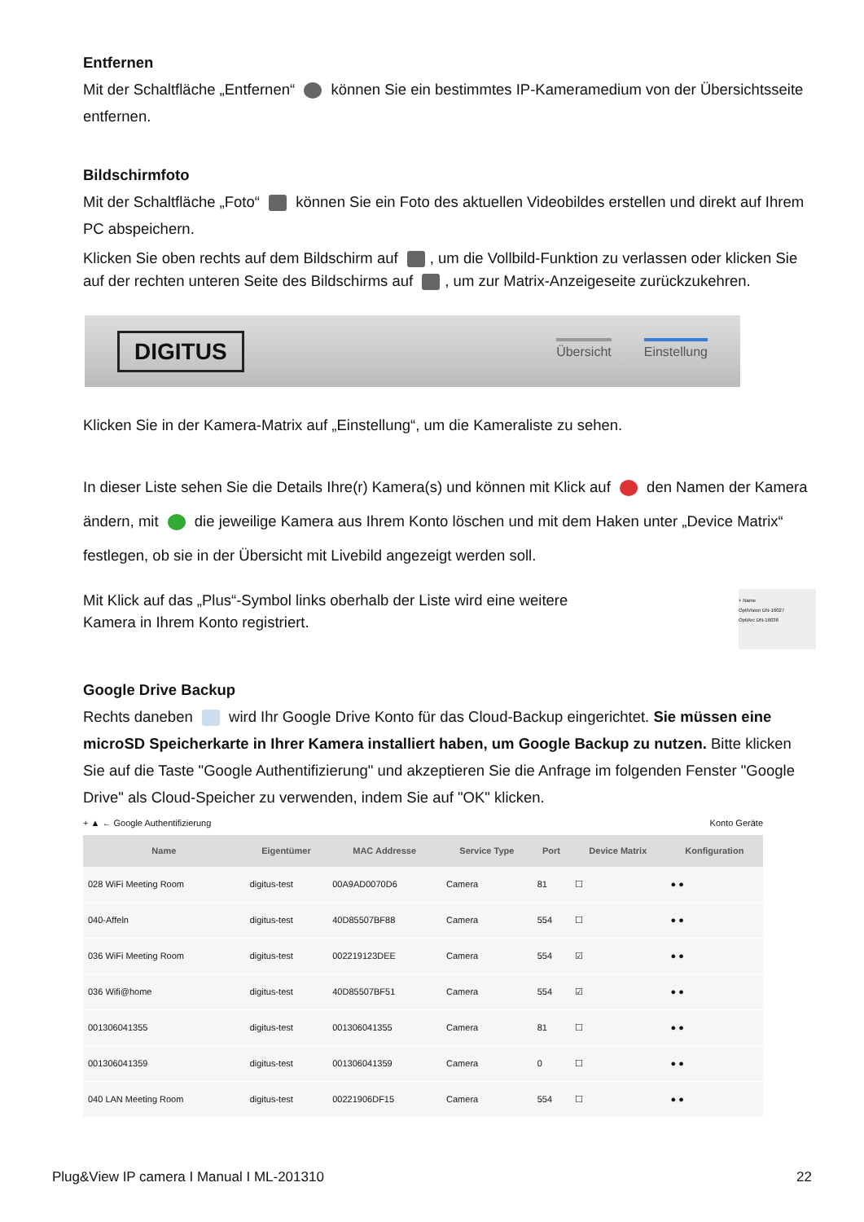Entfernen
Mit der Schaltfläche „Entfernen“ können Sie ein bestimmtes IP-Kameramedium von der Übersichtsseite entfernen.
Bildschirmfoto
Mit der Schaltfläche „Foto“ können Sie ein Foto des aktuellen Videobildes erstellen und direkt auf Ihrem PC abspeichern.
Klicken Sie oben rechts auf dem Bildschirm auf , um die Vollbild-Funktion zu verlassen oder klicken Sie auf der rechten unteren Seite des Bildschirms auf , um zur Matrix-Anzeigeseite zurückzukehren.
DIGITUS Übersicht Einstellung
Klicken Sie in der Kamera-Matrix auf „Einstellung“, um die Kameraliste zu sehen.
In dieser Liste sehen Sie die Details Ihre(r) Kamera(s) und können mit Klick auf den Namen der Kamera ändern, mit die jeweilige Kamera aus Ihrem Konto löschen und mit dem Haken unter „Device Matrix“ festlegen, ob sie in der Übersicht mit Livebild angezeigt werden soll.
Mit Klick auf das „Plus“-Symbol links oberhalb der Liste wird eine weitere Kamera in Ihrem Konto registriert.
+ Name
OptiVision DN-16027
OptiArc DN-16036
Google Drive Backup
Rechts daneben wird Ihr Google Drive Konto für das Cloud-Backup eingerichtet. Sie müssen eine microSD Speicherkarte in Ihrer Kamera installiert haben, um Google Backup zu nutzen. Bitte klicken Sie auf die Taste "Google Authentifizierung" und akzeptieren Sie die Anfrage im folgenden Fenster "Google Drive" als Cloud-Speicher zu verwenden, indem Sie auf "OK" klicken.
+ ▲ ← Google Authentifizierung Konto Geräte
| Name | Eigentümer | MAC Addresse | Service Type | Port | Device Matrix | Konfiguration |
| --- | --- | --- | --- | --- | --- | --- |
| 028 WiFi Meeting Room | digitus-test | 00A9AD0070D6 | Camera | 81 | ☐ | ● ● |
| 040-Affeln | digitus-test | 40D85507BF88 | Camera | 554 | ☐ | ● ● |
| 036 WiFi Meeting Room | digitus-test | 002219123DEE | Camera | 554 | ☑ | ● ● |
| 036 Wifi@home | digitus-test | 40D85507BF51 | Camera | 554 | ☑ | ● ● |
| 001306041355 | digitus-test | 001306041355 | Camera | 81 | ☐ | ● ● |
| 001306041359 | digitus-test | 001306041359 | Camera | 0 | ☐ | ● ● |
| 040 LAN Meeting Room | digitus-test | 00221906DF15 | Camera | 554 | ☐ | ● ● |
Plug&View IP camera I Manual I ML-201310 22